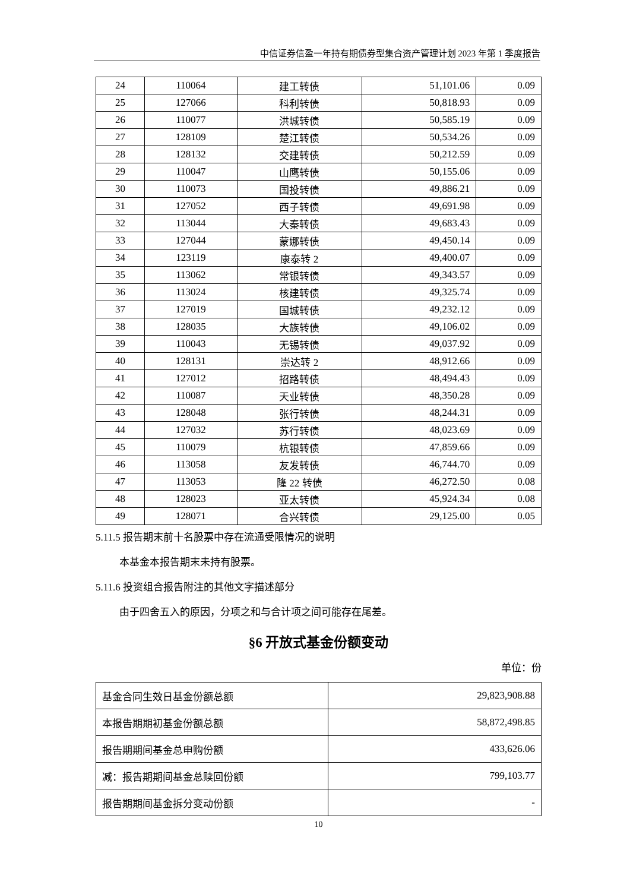中信证券信盈一年持有期债券型集合资产管理计划 2023 年第 1 季度报告
| 24 | 110064 | 建工转债 | 51,101.06 | 0.09 |
| 25 | 127066 | 科利转债 | 50,818.93 | 0.09 |
| 26 | 110077 | 洪城转债 | 50,585.19 | 0.09 |
| 27 | 128109 | 楚江转债 | 50,534.26 | 0.09 |
| 28 | 128132 | 交建转债 | 50,212.59 | 0.09 |
| 29 | 110047 | 山鹰转债 | 50,155.06 | 0.09 |
| 30 | 110073 | 国投转债 | 49,886.21 | 0.09 |
| 31 | 127052 | 西子转债 | 49,691.98 | 0.09 |
| 32 | 113044 | 大秦转债 | 49,683.43 | 0.09 |
| 33 | 127044 | 蒙娜转债 | 49,450.14 | 0.09 |
| 34 | 123119 | 康泰转 2 | 49,400.07 | 0.09 |
| 35 | 113062 | 常银转债 | 49,343.57 | 0.09 |
| 36 | 113024 | 核建转债 | 49,325.74 | 0.09 |
| 37 | 127019 | 国城转债 | 49,232.12 | 0.09 |
| 38 | 128035 | 大族转债 | 49,106.02 | 0.09 |
| 39 | 110043 | 无锡转债 | 49,037.92 | 0.09 |
| 40 | 128131 | 崇达转 2 | 48,912.66 | 0.09 |
| 41 | 127012 | 招路转债 | 48,494.43 | 0.09 |
| 42 | 110087 | 天业转债 | 48,350.28 | 0.09 |
| 43 | 128048 | 张行转债 | 48,244.31 | 0.09 |
| 44 | 127032 | 苏行转债 | 48,023.69 | 0.09 |
| 45 | 110079 | 杭银转债 | 47,859.66 | 0.09 |
| 46 | 113058 | 友发转债 | 46,744.70 | 0.09 |
| 47 | 113053 | 隆 22 转债 | 46,272.50 | 0.08 |
| 48 | 128023 | 亚太转债 | 45,924.34 | 0.08 |
| 49 | 128071 | 合兴转债 | 29,125.00 | 0.05 |
5.11.5 报告期末前十名股票中存在流通受限情况的说明
本基金本报告期末未持有股票。
5.11.6 投资组合报告附注的其他文字描述部分
由于四舍五入的原因，分项之和与合计项之间可能存在尾差。
§6 开放式基金份额变动
单位：份
| 基金合同生效日基金份额总额 | 29,823,908.88 |
| 本报告期期初基金份额总额 | 58,872,498.85 |
| 报告期期间基金总申购份额 | 433,626.06 |
| 减：报告期期间基金总赎回份额 | 799,103.77 |
| 报告期期间基金拆分变动份额 | - |
10